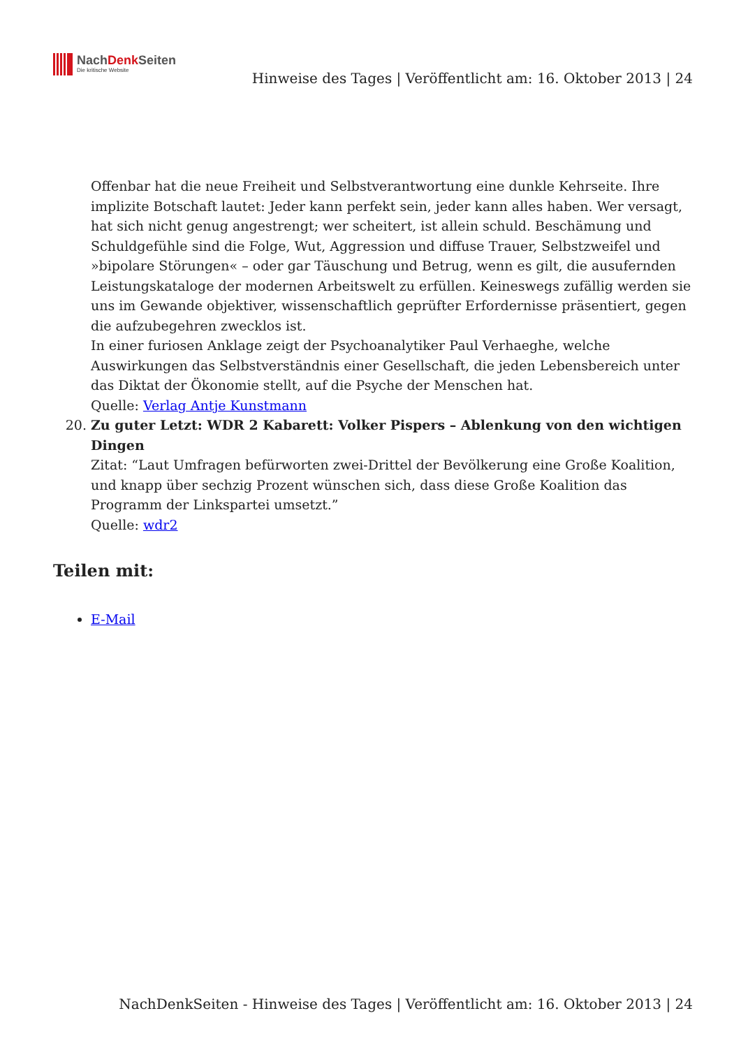NachDenk Seiten
Die kritische Website
Hinweise des Tages | Veröffentlicht am: 16. Oktober 2013 | 24
Offenbar hat die neue Freiheit und Selbstverantwortung eine dunkle Kehrseite. Ihre implizite Botschaft lautet: Jeder kann perfekt sein, jeder kann alles haben. Wer versagt, hat sich nicht genug angestrengt; wer scheitert, ist allein schuld. Beschämung und Schuldgefühle sind die Folge, Wut, Aggression und diffuse Trauer, Selbstzweifel und »bipolare Störungen« – oder gar Täuschung und Betrug, wenn es gilt, die ausufernden Leistungskataloge der modernen Arbeitswelt zu erfüllen. Keineswegs zufällig werden sie uns im Gewande objektiver, wissenschaftlich geprüfter Erfordernisse präsentiert, gegen die aufzubegehren zwecklos ist.
In einer furiosen Anklage zeigt der Psychoanalytiker Paul Verhaeghe, welche Auswirkungen das Selbstverständnis einer Gesellschaft, die jeden Lebensbereich unter das Diktat der Ökonomie stellt, auf die Psyche der Menschen hat.
Quelle: Verlag Antje Kunstmann
20. Zu guter Letzt: WDR 2 Kabarett: Volker Pispers – Ablenkung von den wichtigen Dingen
Zitat: “Laut Umfragen befürworten zwei-Drittel der Bevölkerung eine Große Koalition, und knapp über sechzig Prozent wünschen sich, dass diese Große Koalition das Programm der Linkspartei umsetzt.”
Quelle: wdr2
Teilen mit:
E-Mail
NachDenkSeiten - Hinweise des Tages | Veröffentlicht am: 16. Oktober 2013 | 24